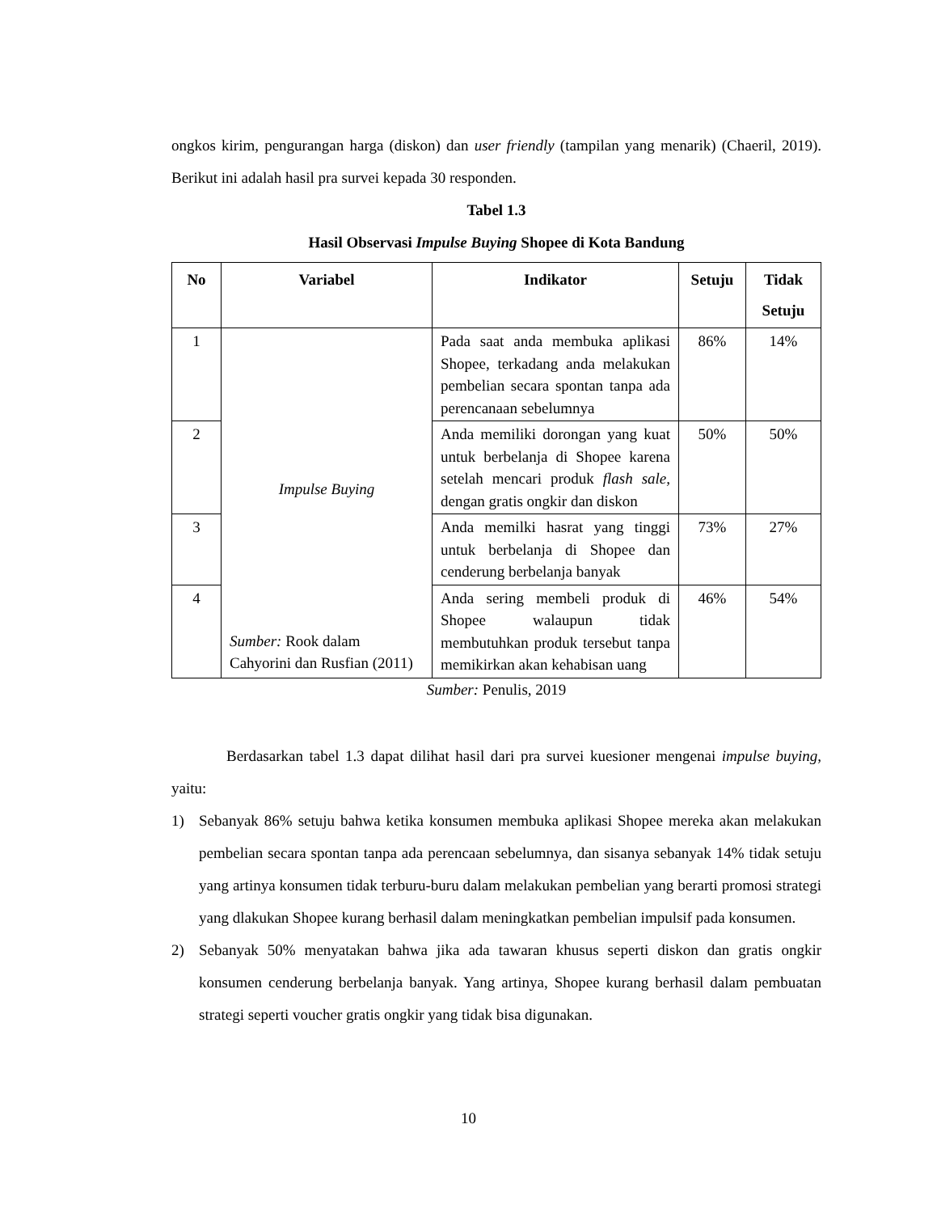ongkos kirim, pengurangan harga (diskon) dan user friendly (tampilan yang menarik) (Chaeril, 2019). Berikut ini adalah hasil pra survei kepada 30 responden.
Tabel 1.3
Hasil Observasi Impulse Buying Shopee di Kota Bandung
| No | Variabel | Indikator | Setuju | Tidak Setuju |
| --- | --- | --- | --- | --- |
| 1 | Impulse Buying Sumber: Rook dalam Cahyorini dan Rusfian (2011) | Pada saat anda membuka aplikasi Shopee, terkadang anda melakukan pembelian secara spontan tanpa ada perencanaan sebelumnya | 86% | 14% |
| 2 | | Anda memiliki dorongan yang kuat untuk berbelanja di Shopee karena setelah mencari produk flash sale, dengan gratis ongkir dan diskon | 50% | 50% |
| 3 | | Anda memilki hasrat yang tinggi untuk berbelanja di Shopee dan cenderung berbelanja banyak | 73% | 27% |
| 4 | | Anda sering membeli produk di Shopee walaupun tidak membutuhkan produk tersebut tanpa memikirkan akan kehabisan uang | 46% | 54% |
Sumber: Penulis, 2019
Berdasarkan tabel 1.3 dapat dilihat hasil dari pra survei kuesioner mengenai impulse buying, yaitu:
1) Sebanyak 86% setuju bahwa ketika konsumen membuka aplikasi Shopee mereka akan melakukan pembelian secara spontan tanpa ada perencaan sebelumnya, dan sisanya sebanyak 14% tidak setuju yang artinya konsumen tidak terburu-buru dalam melakukan pembelian yang berarti promosi strategi yang dlakukan Shopee kurang berhasil dalam meningkatkan pembelian impulsif pada konsumen.
2) Sebanyak 50% menyatakan bahwa jika ada tawaran khusus seperti diskon dan gratis ongkir konsumen cenderung berbelanja banyak. Yang artinya, Shopee kurang berhasil dalam pembuatan strategi seperti voucher gratis ongkir yang tidak bisa digunakan.
10